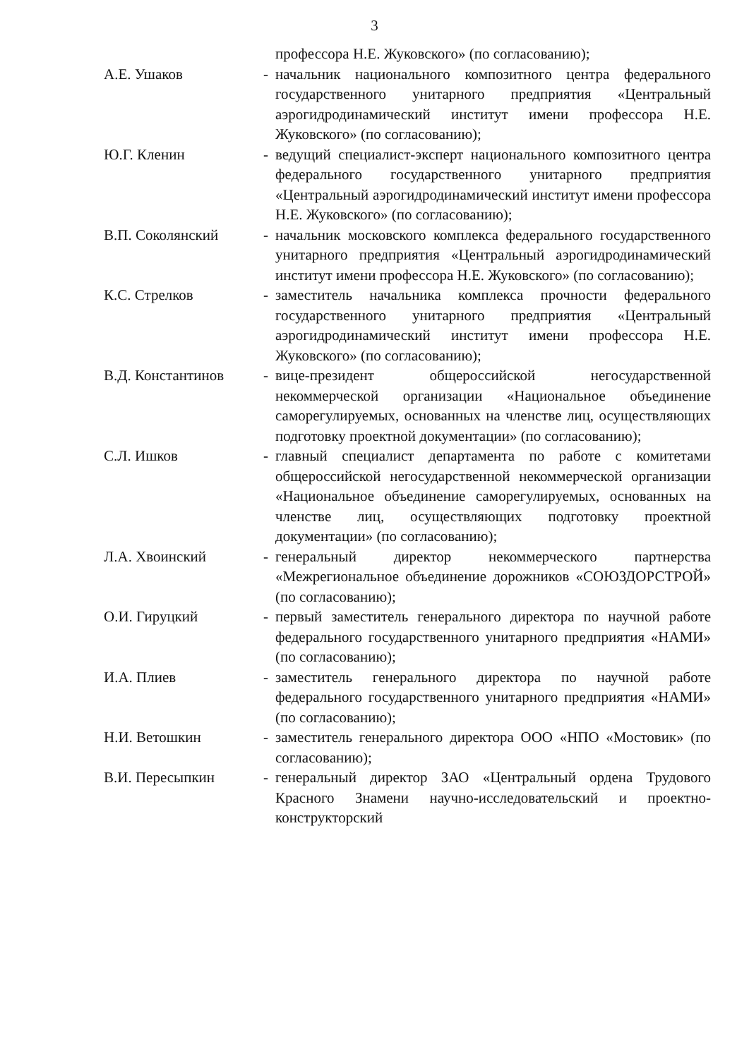3
профессора Н.Е. Жуковского» (по согласованию);
А.Е. Ушаков - начальник национального композитного центра федерального государственного унитарного предприятия «Центральный аэрогидродинамический институт имени профессора Н.Е. Жуковского» (по согласованию);
Ю.Г. Кленин - ведущий специалист-эксперт национального композитного центра федерального государственного унитарного предприятия «Центральный аэрогидродинамический институт имени профессора Н.Е. Жуковского» (по согласованию);
В.П. Соколянский - начальник московского комплекса федерального государственного унитарного предприятия «Центральный аэрогидродинамический институт имени профессора Н.Е. Жуковского» (по согласованию);
К.С. Стрелков - заместитель начальника комплекса прочности федерального государственного унитарного предприятия «Центральный аэрогидродинамический институт имени профессора Н.Е. Жуковского» (по согласованию);
В.Д. Константинов - вице-президент общероссийской негосударственной некоммерческой организации «Национальное объединение саморегулируемых, основанных на членстве лиц, осуществляющих подготовку проектной документации» (по согласованию);
С.Л. Ишков - главный специалист департамента по работе с комитетами общероссийской негосударственной некоммерческой организации «Национальное объединение саморегулируемых, основанных на членстве лиц, осуществляющих подготовку проектной документации» (по согласованию);
Л.А. Хвоинский - генеральный директор некоммерческого партнерства «Межрегиональное объединение дорожников «СОЮЗДОРСТРОЙ» (по согласованию);
О.И. Гируцкий - первый заместитель генерального директора по научной работе федерального государственного унитарного предприятия «НАМИ» (по согласованию);
И.А. Плиев - заместитель генерального директора по научной работе федерального государственного унитарного предприятия «НАМИ» (по согласованию);
Н.И. Ветошкин - заместитель генерального директора ООО «НПО «Мостовик» (по согласованию);
В.И. Пересыпкин - генеральный директор ЗАО «Центральный ордена Трудового Красного Знамени научно-исследовательский и проектно-конструкторский